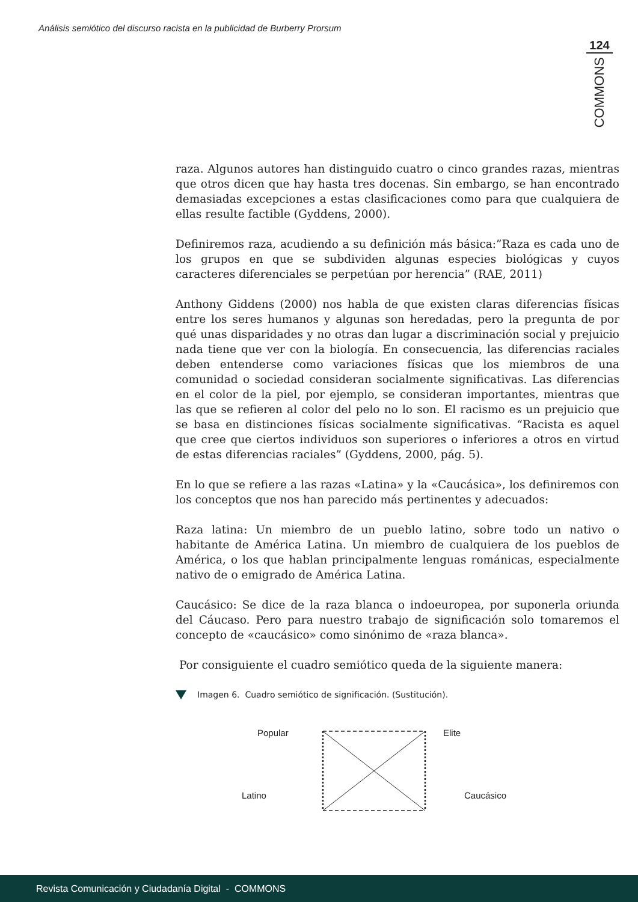Análisis semiótico del discurso racista en la publicidad de Burberry Prorsum
124
COMMONS
raza. Algunos autores han distinguido cuatro o cinco grandes razas, mientras que otros dicen que hay hasta tres docenas. Sin embargo, se han encontrado demasiadas excepciones a estas clasificaciones como para que cualquiera de ellas resulte factible (Gyddens, 2000).
Definiremos raza, acudiendo a su definición más básica:”Raza es cada uno de los grupos en que se subdividen algunas especies biológicas y cuyos caracteres diferenciales se perpetúan por herencia” (RAE, 2011)
Anthony Giddens (2000) nos habla de que existen claras diferencias físicas entre los seres humanos y algunas son heredadas, pero la pregunta de por qué unas disparidades y no otras dan lugar a discriminación social y prejuicio nada tiene que ver con la biología. En consecuencia, las diferencias raciales deben entenderse como variaciones físicas que los miembros de una comunidad o sociedad consideran socialmente significativas. Las diferencias en el color de la piel, por ejemplo, se consideran importantes, mientras que las que se refieren al color del pelo no lo son. El racismo es un prejuicio que se basa en distinciones físicas socialmente significativas. “Racista es aquel que cree que ciertos individuos son superiores o inferiores a otros en virtud de estas diferencias raciales” (Gyddens, 2000, pág. 5).
En lo que se refiere a las razas «Latina» y la «Caucásica», los definiremos con los conceptos que nos han parecido más pertinentes y adecuados:
Raza latina: Un miembro de un pueblo latino, sobre todo un nativo o habitante de América Latina. Un miembro de cualquiera de los pueblos de América, o los que hablan principalmente lenguas románicas, especialmente nativo de o emigrado de América Latina.
Caucásico: Se dice de la raza blanca o indoeuropea, por suponerla oriunda del Cáucaso. Pero para nuestro trabajo de significación solo tomaremos el concepto de «caucásico» como sinónimo de «raza blanca».
Por consiguiente el cuadro semiótico queda de la siguiente manera:
Imagen 6. Cuadro semiótico de significación. (Sustitución).
Popular Elite
Latino Caucásico
Revista Comunicación y Ciudadanía Digital - COMMONS